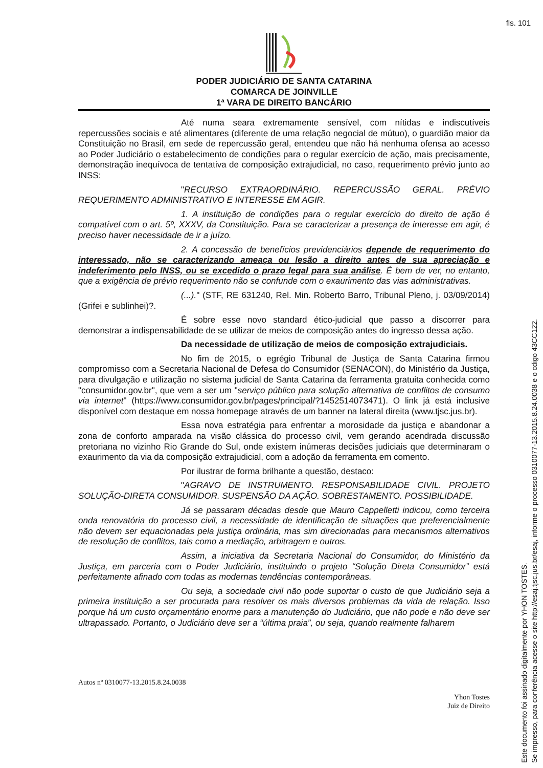fls. 101
PODER JUDICIÁRIO DE SANTA CATARINA
COMARCA DE JOINVILLE
1ª VARA DE DIREITO BANCÁRIO
Até numa seara extremamente sensível, com nítidas e indiscutíveis repercussões sociais e até alimentares (diferente de uma relação negocial de mútuo), o guardião maior da Constituição no Brasil, em sede de repercussão geral, entendeu que não há nenhuma ofensa ao acesso ao Poder Judiciário o estabelecimento de condições para o regular exercício de ação, mais precisamente, demonstração inequívoca de tentativa de composição extrajudicial, no caso, requerimento prévio junto ao INSS:
"RECURSO EXTRAORDINÁRIO. REPERCUSSÃO GERAL. PRÉVIO REQUERIMENTO ADMINISTRATIVO E INTERESSE EM AGIR.
1. A instituição de condições para o regular exercício do direito de ação é compatível com o art. 5º, XXXV, da Constituição. Para se caracterizar a presença de interesse em agir, é preciso haver necessidade de ir a juízo.
2. A concessão de benefícios previdenciários depende de requerimento do interessado, não se caracterizando ameaça ou lesão a direito antes de sua apreciação e indeferimento pelo INSS, ou se excedido o prazo legal para sua análise. É bem de ver, no entanto, que a exigência de prévio requerimento não se confunde com o exaurimento das vias administrativas.
(...)." (STF, RE 631240, Rel. Min. Roberto Barro, Tribunal Pleno, j. 03/09/2014) (Grifei e sublinhei)?.
É sobre esse novo standard ético-judicial que passo a discorrer para demonstrar a indispensabilidade de se utilizar de meios de composição antes do ingresso dessa ação.
Da necessidade de utilização de meios de composição extrajudiciais.
No fim de 2015, o egrégio Tribunal de Justiça de Santa Catarina firmou compromisso com a Secretaria Nacional de Defesa do Consumidor (SENACON), do Ministério da Justiça, para divulgação e utilização no sistema judicial de Santa Catarina da ferramenta gratuita conhecida como "consumidor.gov.br", que vem a ser um "serviço público para solução alternativa de conflitos de consumo via internet" (https://www.consumidor.gov.br/pages/principal/?1452514073471). O link já está inclusive disponível com destaque em nossa homepage através de um banner na lateral direita (www.tjsc.jus.br).
Essa nova estratégia para enfrentar a morosidade da justiça e abandonar a zona de conforto amparada na visão clássica do processo civil, vem gerando acendrada discussão pretoriana no vizinho Rio Grande do Sul, onde existem inúmeras decisões judiciais que determinaram o exaurimento da via da composição extrajudicial, com a adoção da ferramenta em comento.
Por ilustrar de forma brilhante a questão, destaco:
"AGRAVO DE INSTRUMENTO. RESPONSABILIDADE CIVIL. PROJETO SOLUÇÃO-DIRETA CONSUMIDOR. SUSPENSÃO DA AÇÃO. SOBRESTAMENTO. POSSIBILIDADE.
Já se passaram décadas desde que Mauro Cappelletti indicou, como terceira onda renovatória do processo civil, a necessidade de identificação de situações que preferencialmente não devem ser equacionadas pela justiça ordinária, mas sim direcionadas para mecanismos alternativos de resolução de conflitos, tais como a mediação, arbitragem e outros.
Assim, a iniciativa da Secretaria Nacional do Consumidor, do Ministério da Justiça, em parceria com o Poder Judiciário, instituindo o projeto “Solução Direta Consumidor” está perfeitamente afinado com todas as modernas tendências contemporâneas.
Ou seja, a sociedade civil não pode suportar o custo de que Judiciário seja a primeira instituição a ser procurada para resolver os mais diversos problemas da vida de relação. Isso porque há um custo orçamentário enorme para a manutenção do Judiciário, que não pode e não deve ser ultrapassado. Portanto, o Judiciário deve ser a “última praia”, ou seja, quando realmente falharem
Autos nº 0310077-13.2015.8.24.0038
Yhon Tostes
Juiz de Direito
Este documento foi assinado digitalmente por YHON TOSTES.
Se impresso, para conferência acesse o site http://esaj.tjsc.jus.br/esaj, informe o processo 0310077-13.2015.8.24.0038 e o cdigo 43CC122.